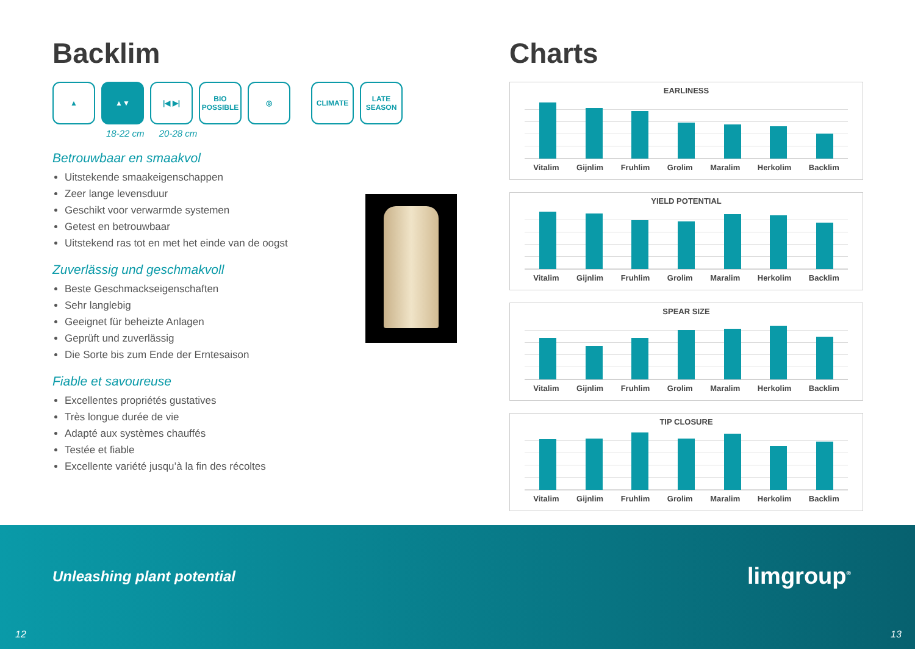Backlim
▲ ▲▼ |◀ ▶| BIO
POSSIBLE
◎ CLIMATE LATE
SEASON
18-22 cm 20-28 cm
Betrouwbaar en smaakvol
Uitstekende smaakeigenschappen
Zeer lange levensduur
Geschikt voor verwarmde systemen
Getest en betrouwbaar
Uitstekend ras tot en met het einde van de oogst
Zuverlässig und geschmakvoll
Beste Geschmackseigenschaften
Sehr langlebig
Geeignet für beheizte Anlagen
Geprüft und zuverlässig
Die Sorte bis zum Ende der Erntesaison
Fiable et savoureuse
Excellentes propriétés gustatives
Très longue durée de vie
Adapté aux systèmes chauffés
Testée et fiable
Excellente variété jusqu’à la fin des récoltes
Charts
EARLINESS
Vitalim Gijnlim Fruhlim Grolim Maralim Herkolim Backlim
YIELD POTENTIAL
Vitalim Gijnlim Fruhlim Grolim Maralim Herkolim Backlim
SPEAR SIZE
Vitalim Gijnlim Fruhlim Grolim Maralim Herkolim Backlim
TIP CLOSURE
Vitalim Gijnlim Fruhlim Grolim Maralim Herkolim Backlim
Unleashing plant potential limgroup<sup>®</sup>
12 13